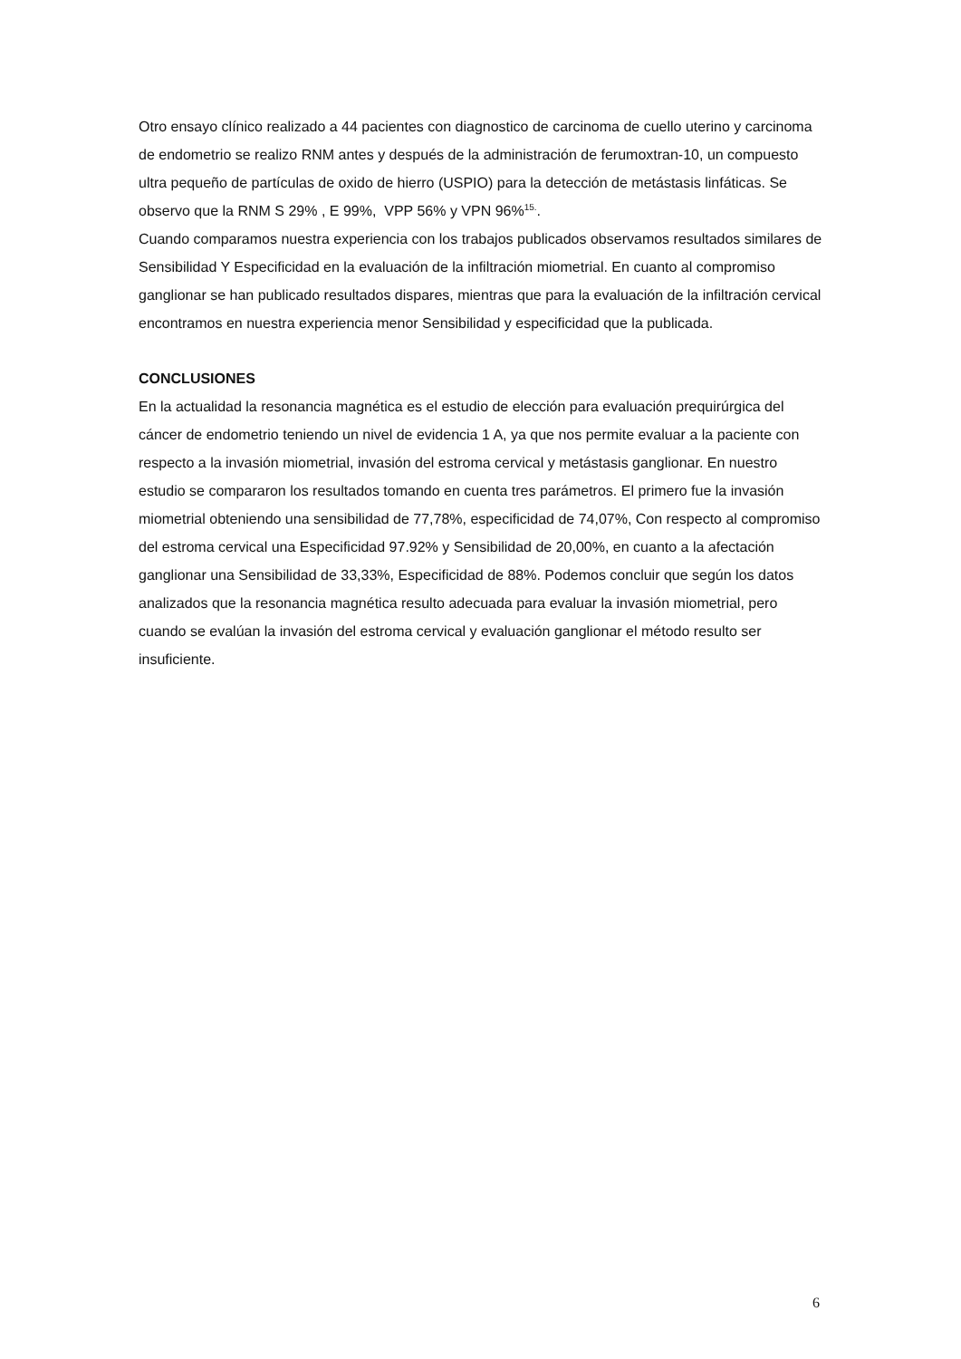Otro ensayo clínico realizado a 44 pacientes con diagnostico de carcinoma de cuello uterino y carcinoma de endometrio se realizo RNM antes y después de la administración de ferumoxtran-10, un compuesto ultra pequeño de partículas de oxido de hierro (USPIO) para la detección de metástasis linfáticas. Se observo que la RNM S 29% , E 99%, VPP 56% y VPN 96%<sup>15.</sup>.
Cuando comparamos nuestra experiencia con los trabajos publicados observamos resultados similares de Sensibilidad Y Especificidad en la evaluación de la infiltración miometrial. En cuanto al compromiso ganglionar se han publicado resultados dispares, mientras que para la evaluación de la infiltración cervical encontramos en nuestra experiencia menor Sensibilidad y especificidad que la publicada.
CONCLUSIONES
En la actualidad la resonancia magnética es el estudio de elección para evaluación prequirúrgica del cáncer de endometrio teniendo un nivel de evidencia 1 A, ya que nos permite evaluar a la paciente con respecto a la invasión miometrial, invasión del estroma cervical y metástasis ganglionar. En nuestro estudio se compararon los resultados tomando en cuenta tres parámetros. El primero fue la invasión miometrial obteniendo una sensibilidad de 77,78%, especificidad de 74,07%, Con respecto al compromiso del estroma cervical una Especificidad 97.92% y Sensibilidad de 20,00%, en cuanto a la afectación ganglionar una Sensibilidad de 33,33%, Especificidad de 88%. Podemos concluir que según los datos analizados que la resonancia magnética resulto adecuada para evaluar la invasión miometrial, pero cuando se evalúan la invasión del estroma cervical y evaluación ganglionar el método resulto ser insuficiente.
6